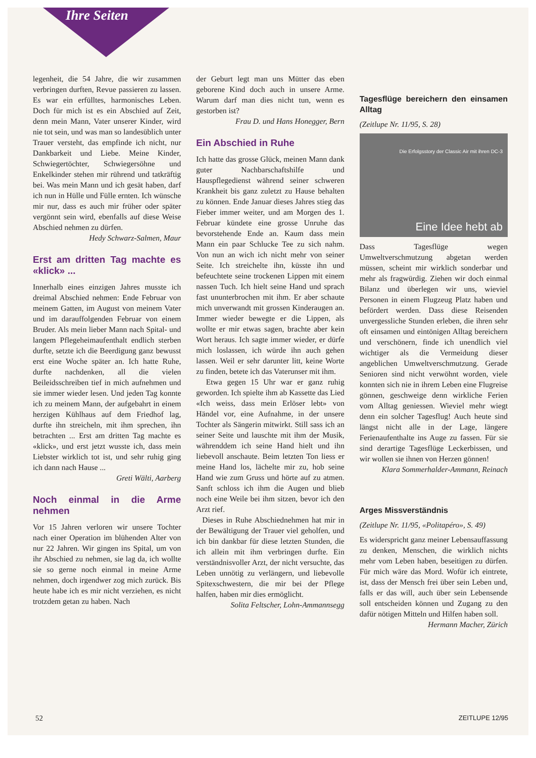Ihre Seiten
legenheit, die 54 Jahre, die wir zusammen verbringen durften, Revue passieren zu lassen. Es war ein erfülltes, harmonisches Leben. Doch für mich ist es ein Abschied auf Zeit, denn mein Mann, Vater unserer Kinder, wird nie tot sein, und was man so landesüblich unter Trauer versteht, das empfinde ich nicht, nur Dankbarkeit und Liebe. Meine Kinder, Schwiegertöchter, Schwiegersöhne und Enkelkinder stehen mir rührend und tatkräftig bei. Was mein Mann und ich gesät haben, darf ich nun in Hülle und Fülle ernten. Ich wünsche mir nur, dass es auch mir früher oder später vergönnt sein wird, ebenfalls auf diese Weise Abschied nehmen zu dürfen.
Hedy Schwarz-Salmen, Maur
Erst am dritten Tag machte es «klick» ...
Innerhalb eines einzigen Jahres musste ich dreimal Abschied nehmen: Ende Februar von meinem Gatten, im August von meinem Vater und im darauffolgenden Februar von einem Bruder. Als mein lieber Mann nach Spital- und langem Pflegeheimaufenthalt endlich sterben durfte, setzte ich die Beerdigung ganz bewusst erst eine Woche später an. Ich hatte Ruhe, durfte nachdenken, all die vielen Beileidsschreiben tief in mich aufnehmen und sie immer wieder lesen. Und jeden Tag konnte ich zu meinem Mann, der aufgebahrt in einem herzigen Kühlhaus auf dem Friedhof lag, durfte ihn streicheln, mit ihm sprechen, ihn betrachten ... Erst am dritten Tag machte es «klick», und erst jetzt wusste ich, dass mein Liebster wirklich tot ist, und sehr ruhig ging ich dann nach Hause ...
Greti Wälti, Aarberg
Noch einmal in die Arme nehmen
Vor 15 Jahren verloren wir unsere Tochter nach einer Operation im blühenden Alter von nur 22 Jahren. Wir gingen ins Spital, um von ihr Abschied zu nehmen, sie lag da, ich wollte sie so gerne noch einmal in meine Arme nehmen, doch irgendwer zog mich zurück. Bis heute habe ich es mir nicht verziehen, es nicht trotzdem getan zu haben. Nach
der Geburt legt man uns Mütter das eben geborene Kind doch auch in unsere Arme. Warum darf man dies nicht tun, wenn es gestorben ist?
Frau D. und Hans Honegger, Bern
Ein Abschied in Ruhe
Ich hatte das grosse Glück, meinen Mann dank guter Nachbarschaftshilfe und Hauspflegedienst während seiner schweren Krankheit bis ganz zuletzt zu Hause behalten zu können. Ende Januar dieses Jahres stieg das Fieber immer weiter, und am Morgen des 1. Februar kündete eine grosse Unruhe das bevorstehende Ende an. Kaum dass mein Mann ein paar Schlucke Tee zu sich nahm. Von nun an wich ich nicht mehr von seiner Seite. Ich streichelte ihn, küsste ihn und befeuchtete seine trockenen Lippen mit einem nassen Tuch. Ich hielt seine Hand und sprach fast ununterbrochen mit ihm. Er aber schaute mich unverwandt mit grossen Kinderaugen an. Immer wieder bewegte er die Lippen, als wollte er mir etwas sagen, brachte aber kein Wort heraus. Ich sagte immer wieder, er dürfe mich loslassen, ich würde ihn auch gehen lassen. Weil er sehr darunter litt, keine Worte zu finden, betete ich das Vaterunser mit ihm.
Etwa gegen 15 Uhr war er ganz ruhig geworden. Ich spielte ihm ab Kassette das Lied «Ich weiss, dass mein Erlöser lebt» von Händel vor, eine Aufnahme, in der unsere Tochter als Sängerin mitwirkt. Still sass ich an seiner Seite und lauschte mit ihm der Musik, währenddem ich seine Hand hielt und ihn liebevoll anschaute. Beim letzten Ton liess er meine Hand los, lächelte mir zu, hob seine Hand wie zum Gruss und hörte auf zu atmen. Sanft schloss ich ihm die Augen und blieb noch eine Weile bei ihm sitzen, bevor ich den Arzt rief.
Dieses in Ruhe Abschiednehmen hat mir in der Bewältigung der Trauer viel geholfen, und ich bin dankbar für diese letzten Stunden, die ich allein mit ihm verbringen durfte. Ein verständnisvoller Arzt, der nicht versuchte, das Leben unnötig zu verlängern, und liebevolle Spitexschwestern, die mir bei der Pflege halfen, haben mir dies ermöglicht.
Solita Feltscher, Lohn-Ammannsegg
Tagesflüge bereichern den einsamen Alltag
(Zeitlupe Nr. 11/95, S. 28)
Die Erfolgsstory der Classic Air mit ihren DC-3
Eine Idee hebt ab
Dass Tagesflüge wegen Umweltverschmutzung abgetan werden müssen, scheint mir wirklich sonderbar und mehr als fragwürdig. Ziehen wir doch einmal Bilanz und überlegen wir uns, wieviel Personen in einem Flugzeug Platz haben und befördert werden. Dass diese Reisenden unvergessliche Stunden erleben, die ihren sehr oft einsamen und eintönigen Alltag bereichern und verschönern, finde ich unendlich viel wichtiger als die Vermeidung dieser angeblichen Umweltverschmutzung. Gerade Senioren sind nicht verwöhnt worden, viele konnten sich nie in ihrem Leben eine Flugreise gönnen, geschweige denn wirkliche Ferien vom Alltag geniessen. Wieviel mehr wiegt denn ein solcher Tagesflug! Auch heute sind längst nicht alle in der Lage, längere Ferienaufenthalte ins Auge zu fassen. Für sie sind derartige Tagesflüge Leckerbissen, und wir wollen sie ihnen von Herzen gönnen!
Klara Sommerhalder-Ammann, Reinach
Arges Missverständnis
(Zeitlupe Nr. 11/95, «Politapéro», S. 49)
Es widerspricht ganz meiner Lebensauffassung zu denken, Menschen, die wirklich nichts mehr vom Leben haben, beseitigen zu dürfen. Für mich wäre das Mord. Wofür ich eintrete, ist, dass der Mensch frei über sein Leben und, falls er das will, auch über sein Lebensende soll entscheiden können und Zugang zu den dafür nötigen Mitteln und Hilfen haben soll.
Hermann Macher, Zürich
52 ZEITLUPE 12/95